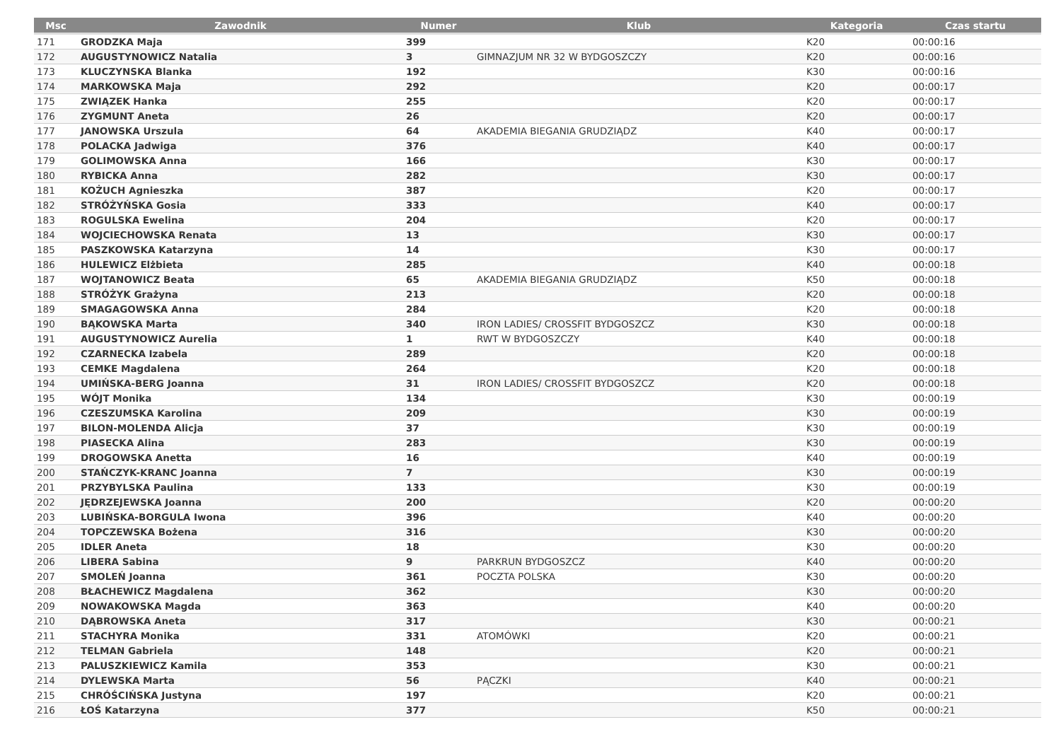| Msc | Zawodnik | Numer | Klub | Kategoria | Czas startu |
| --- | --- | --- | --- | --- | --- |
| 171 | GRODZKA Maja | 399 | | K20 | 00:00:16 |
| 172 | AUGUSTYNOWICZ Natalia | 3 | GIMNAZJUM NR 32 W BYDGOSZCZY | K20 | 00:00:16 |
| 173 | KLUCZYNSKA Blanka | 192 | | K30 | 00:00:16 |
| 174 | MARKOWSKA Maja | 292 | | K20 | 00:00:17 |
| 175 | ZWIĄZEK Hanka | 255 | | K20 | 00:00:17 |
| 176 | ZYGMUNT Aneta | 26 | | K20 | 00:00:17 |
| 177 | JANOWSKA Urszula | 64 | AKADEMIA BIEGANIA GRUDZIĄDZ | K40 | 00:00:17 |
| 178 | POLACKA Jadwiga | 376 | | K40 | 00:00:17 |
| 179 | GOLIMOWSKA Anna | 166 | | K30 | 00:00:17 |
| 180 | RYBICKA Anna | 282 | | K30 | 00:00:17 |
| 181 | KOŻUCH Agnieszka | 387 | | K20 | 00:00:17 |
| 182 | STRÓŻYŃSKA Gosia | 333 | | K40 | 00:00:17 |
| 183 | ROGULSKA Ewelina | 204 | | K20 | 00:00:17 |
| 184 | WOJCIECHOWSKA Renata | 13 | | K30 | 00:00:17 |
| 185 | PASZKOWSKA Katarzyna | 14 | | K30 | 00:00:17 |
| 186 | HULEWICZ Elżbieta | 285 | | K40 | 00:00:18 |
| 187 | WOJTANOWICZ Beata | 65 | AKADEMIA BIEGANIA GRUDZIĄDZ | K50 | 00:00:18 |
| 188 | STRÓŻYK Grażyna | 213 | | K20 | 00:00:18 |
| 189 | SMAGAGOWSKA Anna | 284 | | K20 | 00:00:18 |
| 190 | BĄKOWSKA Marta | 340 | IRON LADIES/ CROSSFIT BYDGOSZCZ | K30 | 00:00:18 |
| 191 | AUGUSTYNOWICZ Aurelia | 1 | RWT W BYDGOSZCZY | K40 | 00:00:18 |
| 192 | CZARNECKA Izabela | 289 | | K20 | 00:00:18 |
| 193 | CEMKE Magdalena | 264 | | K20 | 00:00:18 |
| 194 | UMIŃSKA-BERG Joanna | 31 | IRON LADIES/ CROSSFIT BYDGOSZCZ | K20 | 00:00:18 |
| 195 | WÓJT Monika | 134 | | K30 | 00:00:19 |
| 196 | CZESZUMSKA Karolina | 209 | | K30 | 00:00:19 |
| 197 | BILON-MOLENDA Alicja | 37 | | K30 | 00:00:19 |
| 198 | PIASECKA Alina | 283 | | K30 | 00:00:19 |
| 199 | DROGOWSKA Anetta | 16 | | K40 | 00:00:19 |
| 200 | STAŃCZYK-KRANC Joanna | 7 | | K30 | 00:00:19 |
| 201 | PRZYBYLSKA Paulina | 133 | | K30 | 00:00:19 |
| 202 | JĘDRZEJEWSKA Joanna | 200 | | K20 | 00:00:20 |
| 203 | LUBIŃSKA-BORGULA Iwona | 396 | | K40 | 00:00:20 |
| 204 | TOPCZEWSKA Bożena | 316 | | K30 | 00:00:20 |
| 205 | IDLER Aneta | 18 | | K30 | 00:00:20 |
| 206 | LIBERA Sabina | 9 | PARKRUN BYDGOSZCZ | K40 | 00:00:20 |
| 207 | SMOLEŃ Joanna | 361 | POCZTA POLSKA | K30 | 00:00:20 |
| 208 | BŁACHEWICZ Magdalena | 362 | | K30 | 00:00:20 |
| 209 | NOWAKOWSKA Magda | 363 | | K40 | 00:00:20 |
| 210 | DĄBROWSKA Aneta | 317 | | K30 | 00:00:21 |
| 211 | STACHYRA Monika | 331 | ATOMÓWKI | K20 | 00:00:21 |
| 212 | TELMAN Gabriela | 148 | | K20 | 00:00:21 |
| 213 | PALUSZKIEWICZ Kamila | 353 | | K30 | 00:00:21 |
| 214 | DYLEWSKA Marta | 56 | PĄCZKI | K40 | 00:00:21 |
| 215 | CHRÓŚCIŃSKA Justyna | 197 | | K20 | 00:00:21 |
| 216 | ŁOŚ Katarzyna | 377 | | K50 | 00:00:21 |